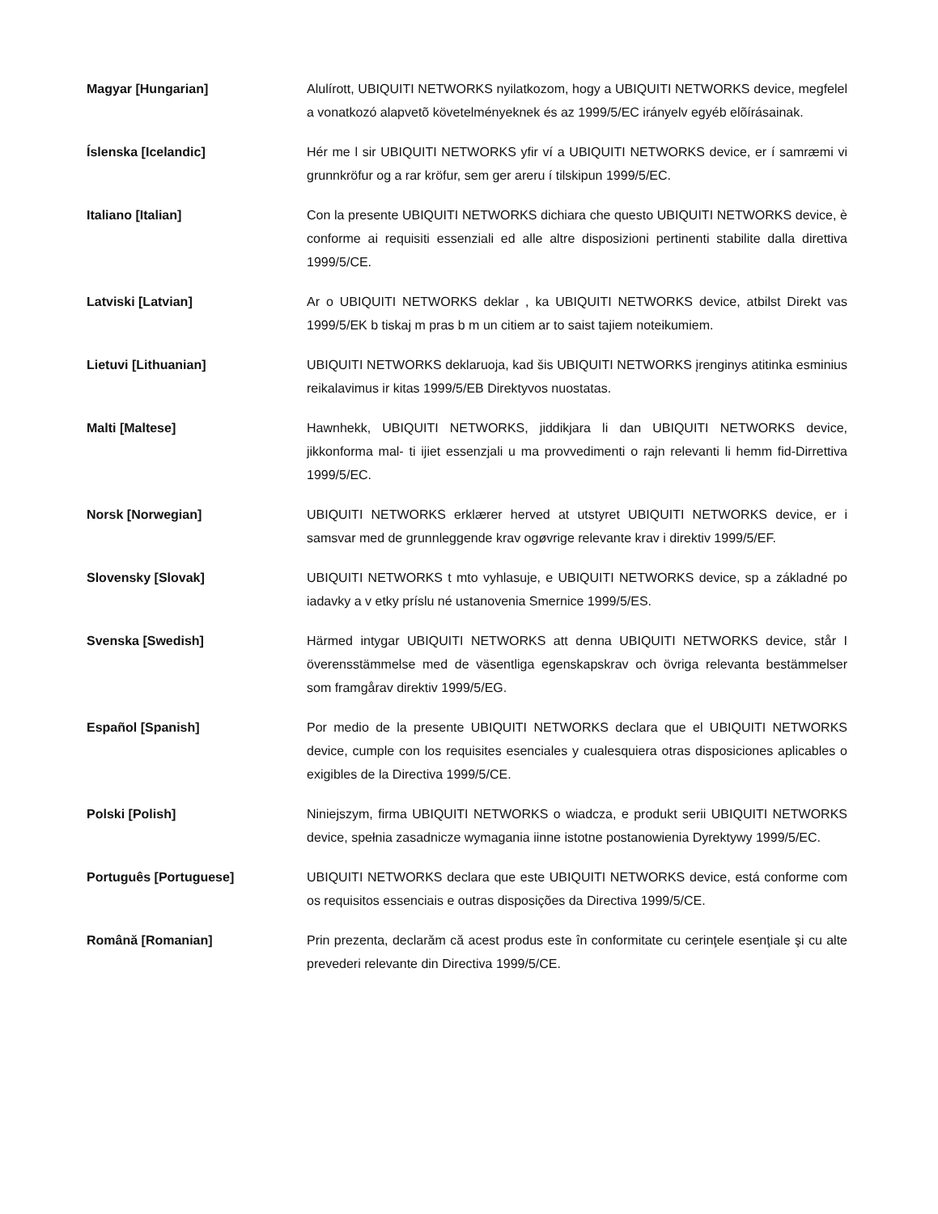| Magyar [Hungarian] | Alulírott, UBIQUITI NETWORKS nyilatkozom, hogy a UBIQUITI NETWORKS device, megfelel a vonatkozó alapvetõ követelményeknek és az 1999/5/EC irányelv egyéb elõírásainak. |
| Íslenska [Icelandic] | Hér me l sir UBIQUITI NETWORKS yfir ví a UBIQUITI NETWORKS device, er í samræmi vi grunnkröfur og a rar kröfur, sem ger areru í tilskipun 1999/5/EC. |
| Italiano [Italian] | Con la presente UBIQUITI NETWORKS dichiara che questo UBIQUITI NETWORKS device, è conforme ai requisiti essenziali ed alle altre disposizioni pertinenti stabilite dalla direttiva 1999/5/CE. |
| Latviski [Latvian] | Ar o UBIQUITI NETWORKS deklar , ka UBIQUITI NETWORKS device, atbilst Direkt vas 1999/5/EK b tiskaj m pras b m un citiem ar to saist tajiem noteikumiem. |
| Lietuvi [Lithuanian] | UBIQUITI NETWORKS deklaruoja, kad šis UBIQUITI NETWORKS įrenginys atitinka esminius reikalavimus ir kitas 1999/5/EB Direktyvos nuostatas. |
| Malti [Maltese] | Hawnhekk, UBIQUITI NETWORKS, jiddikjara li dan UBIQUITI NETWORKS device, jikkonforma mal- ti ijiet essenzjali u ma provvedimenti o rajn relevanti li hemm fid-Dirrettiva 1999/5/EC. |
| Norsk [Norwegian] | UBIQUITI NETWORKS erklærer herved at utstyret UBIQUITI NETWORKS device, er i samsvar med de grunnleggende krav ogøvrige relevante krav i direktiv 1999/5/EF. |
| Slovensky [Slovak] | UBIQUITI NETWORKS t mto vyhlasuje, e UBIQUITI NETWORKS device, sp a základné po iadavky a v etky príslu né ustanovenia Smernice 1999/5/ES. |
| Svenska [Swedish] | Härmed intygar UBIQUITI NETWORKS att denna UBIQUITI NETWORKS device, står I överensstämmelse med de väsentliga egenskapskrav och övriga relevanta bestämmelser som framgårav direktiv 1999/5/EG. |
| Español [Spanish] | Por medio de la presente UBIQUITI NETWORKS declara que el UBIQUITI NETWORKS device, cumple con los requisites esenciales y cualesquiera otras disposiciones aplicables o exigibles de la Directiva 1999/5/CE. |
| Polski [Polish] | Niniejszym, firma UBIQUITI NETWORKS o wiadcza, e produkt serii UBIQUITI NETWORKS device, spełnia zasadnicze wymagania iinne istotne postanowienia Dyrektywy 1999/5/EC. |
| Português [Portuguese] | UBIQUITI NETWORKS declara que este UBIQUITI NETWORKS device, está conforme com os requisitos essenciais e outras disposições da Directiva 1999/5/CE. |
| Română [Romanian] | Prin prezenta, declarăm că acest produs este în conformitate cu cerinţele esenţiale şi cu alte prevederi relevante din Directiva 1999/5/CE. |